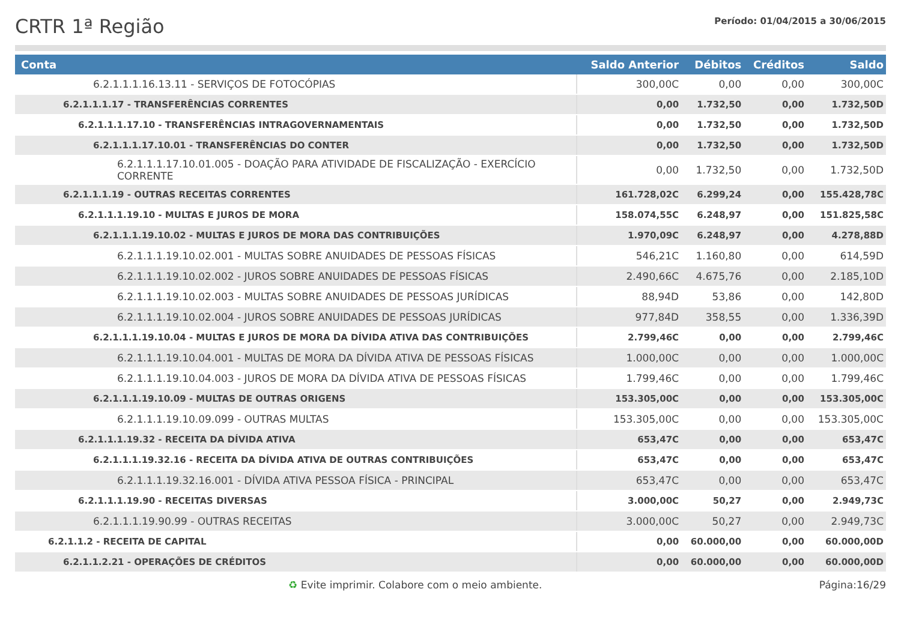CRTR 1ª Região
Período: 01/04/2015 a 30/06/2015
| Conta | Saldo Anterior | Débitos | Créditos | Saldo |
| --- | --- | --- | --- | --- |
| 6.2.1.1.1.16.13.11 - SERVIÇOS DE FOTOCÓPIAS | 300,00C | 0,00 | 0,00 | 300,00C |
| 6.2.1.1.1.17 - TRANSFERÊNCIAS CORRENTES | 0,00 | 1.732,50 | 0,00 | 1.732,50D |
| 6.2.1.1.1.17.10 - TRANSFERÊNCIAS INTRAGOVERNAMENTAIS | 0,00 | 1.732,50 | 0,00 | 1.732,50D |
| 6.2.1.1.1.17.10.01 - TRANSFERÊNCIAS DO CONTER | 0,00 | 1.732,50 | 0,00 | 1.732,50D |
| 6.2.1.1.1.17.10.01.005 - DOAÇÃO PARA ATIVIDADE DE FISCALIZAÇÃO - EXERCÍCIO CORRENTE | 0,00 | 1.732,50 | 0,00 | 1.732,50D |
| 6.2.1.1.1.19 - OUTRAS RECEITAS CORRENTES | 161.728,02C | 6.299,24 | 0,00 | 155.428,78C |
| 6.2.1.1.1.19.10 - MULTAS E JUROS DE MORA | 158.074,55C | 6.248,97 | 0,00 | 151.825,58C |
| 6.2.1.1.1.19.10.02 - MULTAS E JUROS DE MORA DAS CONTRIBUIÇÕES | 1.970,09C | 6.248,97 | 0,00 | 4.278,88D |
| 6.2.1.1.1.19.10.02.001 - MULTAS SOBRE ANUIDADES DE PESSOAS FÍSICAS | 546,21C | 1.160,80 | 0,00 | 614,59D |
| 6.2.1.1.1.19.10.02.002 - JUROS SOBRE ANUIDADES DE PESSOAS FÍSICAS | 2.490,66C | 4.675,76 | 0,00 | 2.185,10D |
| 6.2.1.1.1.19.10.02.003 - MULTAS SOBRE ANUIDADES DE PESSOAS JURÍDICAS | 88,94D | 53,86 | 0,00 | 142,80D |
| 6.2.1.1.1.19.10.02.004 - JUROS SOBRE ANUIDADES DE PESSOAS JURÍDICAS | 977,84D | 358,55 | 0,00 | 1.336,39D |
| 6.2.1.1.1.19.10.04 - MULTAS E JUROS DE MORA DA DÍVIDA ATIVA DAS CONTRIBUIÇÕES | 2.799,46C | 0,00 | 0,00 | 2.799,46C |
| 6.2.1.1.1.19.10.04.001 - MULTAS DE MORA DA DÍVIDA ATIVA DE PESSOAS FÍSICAS | 1.000,00C | 0,00 | 0,00 | 1.000,00C |
| 6.2.1.1.1.19.10.04.003 - JUROS DE MORA DA DÍVIDA ATIVA DE PESSOAS FÍSICAS | 1.799,46C | 0,00 | 0,00 | 1.799,46C |
| 6.2.1.1.1.19.10.09 - MULTAS DE OUTRAS ORIGENS | 153.305,00C | 0,00 | 0,00 | 153.305,00C |
| 6.2.1.1.1.19.10.09.099 - OUTRAS MULTAS | 153.305,00C | 0,00 | 0,00 | 153.305,00C |
| 6.2.1.1.1.19.32 - RECEITA DA DÍVIDA ATIVA | 653,47C | 0,00 | 0,00 | 653,47C |
| 6.2.1.1.1.19.32.16 - RECEITA DA DÍVIDA ATIVA DE OUTRAS CONTRIBUIÇÕES | 653,47C | 0,00 | 0,00 | 653,47C |
| 6.2.1.1.1.19.32.16.001 - DÍVIDA ATIVA PESSOA FÍSICA - PRINCIPAL | 653,47C | 0,00 | 0,00 | 653,47C |
| 6.2.1.1.1.19.90 - RECEITAS DIVERSAS | 3.000,00C | 50,27 | 0,00 | 2.949,73C |
| 6.2.1.1.1.19.90.99 - OUTRAS RECEITAS | 3.000,00C | 50,27 | 0,00 | 2.949,73C |
| 6.2.1.1.2 - RECEITA DE CAPITAL | 0,00 | 60.000,00 | 0,00 | 60.000,00D |
| 6.2.1.1.2.21 - OPERAÇÕES DE CRÉDITOS | 0,00 | 60.000,00 | 0,00 | 60.000,00D |
♻ Evite imprimir. Colabore com o meio ambiente. Página:16/29